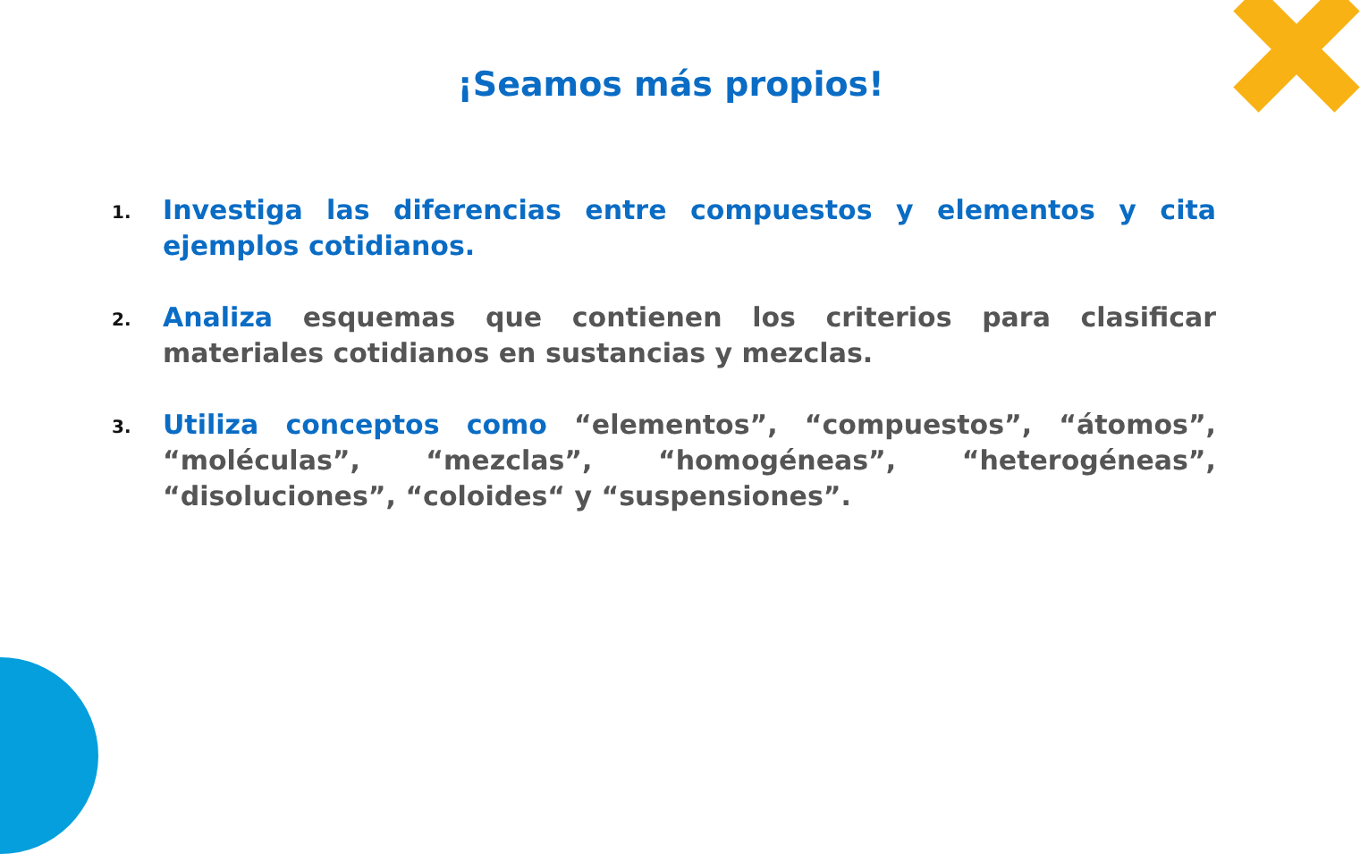¡Seamos más propios!
1. Investiga las diferencias entre compuestos y elementos y cita ejemplos cotidianos.
2. Analiza esquemas que contienen los criterios para clasificar materiales cotidianos en sustancias y mezclas.
3. Utiliza conceptos como “elementos”, “compuestos”, “átomos”, “moléculas”, “mezclas”, “homogéneas”, “heterogéneas”, “disoluciones”, “coloides“ y “suspensiones”.